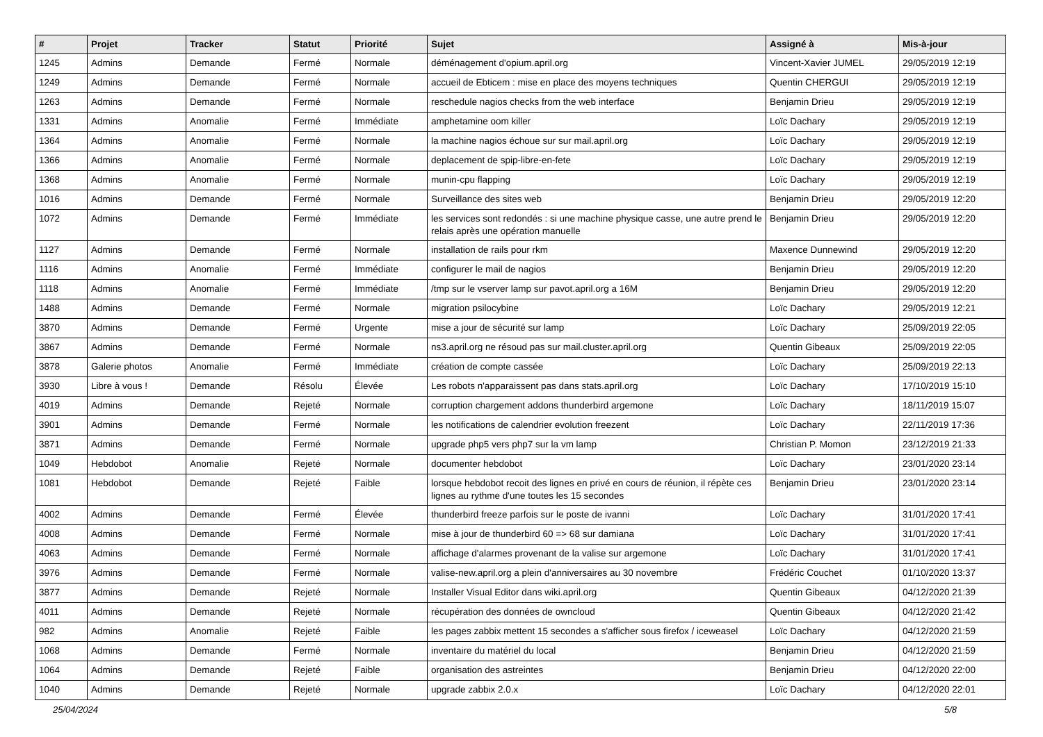| # | Projet | Tracker | Statut | Priorité | Sujet | Assigné à | Mis-à-jour |
| --- | --- | --- | --- | --- | --- | --- | --- |
| 1245 | Admins | Demande | Fermé | Normale | déménagement d'opium.april.org | Vincent-Xavier JUMEL | 29/05/2019 12:19 |
| 1249 | Admins | Demande | Fermé | Normale | accueil de Ebticem : mise en place des moyens techniques | Quentin CHERGUI | 29/05/2019 12:19 |
| 1263 | Admins | Demande | Fermé | Normale | reschedule nagios checks from the web interface | Benjamin Drieu | 29/05/2019 12:19 |
| 1331 | Admins | Anomalie | Fermé | Immédiate | amphetamine oom killer | Loïc Dachary | 29/05/2019 12:19 |
| 1364 | Admins | Anomalie | Fermé | Normale | la machine nagios échoue sur sur mail.april.org | Loïc Dachary | 29/05/2019 12:19 |
| 1366 | Admins | Anomalie | Fermé | Normale | deplacement de spip-libre-en-fete | Loïc Dachary | 29/05/2019 12:19 |
| 1368 | Admins | Anomalie | Fermé | Normale | munin-cpu flapping | Loïc Dachary | 29/05/2019 12:19 |
| 1016 | Admins | Demande | Fermé | Normale | Surveillance des sites web | Benjamin Drieu | 29/05/2019 12:20 |
| 1072 | Admins | Demande | Fermé | Immédiate | les services sont redondés : si une machine physique casse, une autre prend le relais après une opération manuelle | Benjamin Drieu | 29/05/2019 12:20 |
| 1127 | Admins | Demande | Fermé | Normale | installation de rails pour rkm | Maxence Dunnewind | 29/05/2019 12:20 |
| 1116 | Admins | Anomalie | Fermé | Immédiate | configurer le mail de nagios | Benjamin Drieu | 29/05/2019 12:20 |
| 1118 | Admins | Anomalie | Fermé | Immédiate | /tmp sur le vserver lamp sur pavot.april.org a 16M | Benjamin Drieu | 29/05/2019 12:20 |
| 1488 | Admins | Demande | Fermé | Normale | migration psilocybine | Loïc Dachary | 29/05/2019 12:21 |
| 3870 | Admins | Demande | Fermé | Urgente | mise a jour de sécurité sur lamp | Loïc Dachary | 25/09/2019 22:05 |
| 3867 | Admins | Demande | Fermé | Normale | ns3.april.org ne résoud pas sur mail.cluster.april.org | Quentin Gibeaux | 25/09/2019 22:05 |
| 3878 | Galerie photos | Anomalie | Fermé | Immédiate | création de compte cassée | Loïc Dachary | 25/09/2019 22:13 |
| 3930 | Libre à vous ! | Demande | Résolu | Élevée | Les robots n'apparaissent pas dans stats.april.org | Loïc Dachary | 17/10/2019 15:10 |
| 4019 | Admins | Demande | Rejeté | Normale | corruption chargement addons thunderbird argemone | Loïc Dachary | 18/11/2019 15:07 |
| 3901 | Admins | Demande | Fermé | Normale | les notifications de calendrier evolution freezent | Loïc Dachary | 22/11/2019 17:36 |
| 3871 | Admins | Demande | Fermé | Normale | upgrade php5 vers php7 sur la vm lamp | Christian P. Momon | 23/12/2019 21:33 |
| 1049 | Hebdobot | Anomalie | Rejeté | Normale | documenter hebdobot | Loïc Dachary | 23/01/2020 23:14 |
| 1081 | Hebdobot | Demande | Rejeté | Faible | lorsque hebdobot recoit des lignes en privé en cours de réunion, il répète ces lignes au rythme d'une toutes les 15 secondes | Benjamin Drieu | 23/01/2020 23:14 |
| 4002 | Admins | Demande | Fermé | Élevée | thunderbird freeze parfois sur le poste de ivanni | Loïc Dachary | 31/01/2020 17:41 |
| 4008 | Admins | Demande | Fermé | Normale | mise à jour de thunderbird 60 => 68 sur damiana | Loïc Dachary | 31/01/2020 17:41 |
| 4063 | Admins | Demande | Fermé | Normale | affichage d'alarmes provenant de la valise sur argemone | Loïc Dachary | 31/01/2020 17:41 |
| 3976 | Admins | Demande | Fermé | Normale | valise-new.april.org a plein d'anniversaires au 30 novembre | Frédéric Couchet | 01/10/2020 13:37 |
| 3877 | Admins | Demande | Rejeté | Normale | Installer Visual Editor dans wiki.april.org | Quentin Gibeaux | 04/12/2020 21:39 |
| 4011 | Admins | Demande | Rejeté | Normale | récupération des données de owncloud | Quentin Gibeaux | 04/12/2020 21:42 |
| 982 | Admins | Anomalie | Rejeté | Faible | les pages zabbix mettent 15 secondes a s'afficher sous firefox / iceweasel | Loïc Dachary | 04/12/2020 21:59 |
| 1068 | Admins | Demande | Fermé | Normale | inventaire du matériel du local | Benjamin Drieu | 04/12/2020 21:59 |
| 1064 | Admins | Demande | Rejeté | Faible | organisation des astreintes | Benjamin Drieu | 04/12/2020 22:00 |
| 1040 | Admins | Demande | Rejeté | Normale | upgrade zabbix 2.0.x | Loïc Dachary | 04/12/2020 22:01 |
25/04/2024 5/8